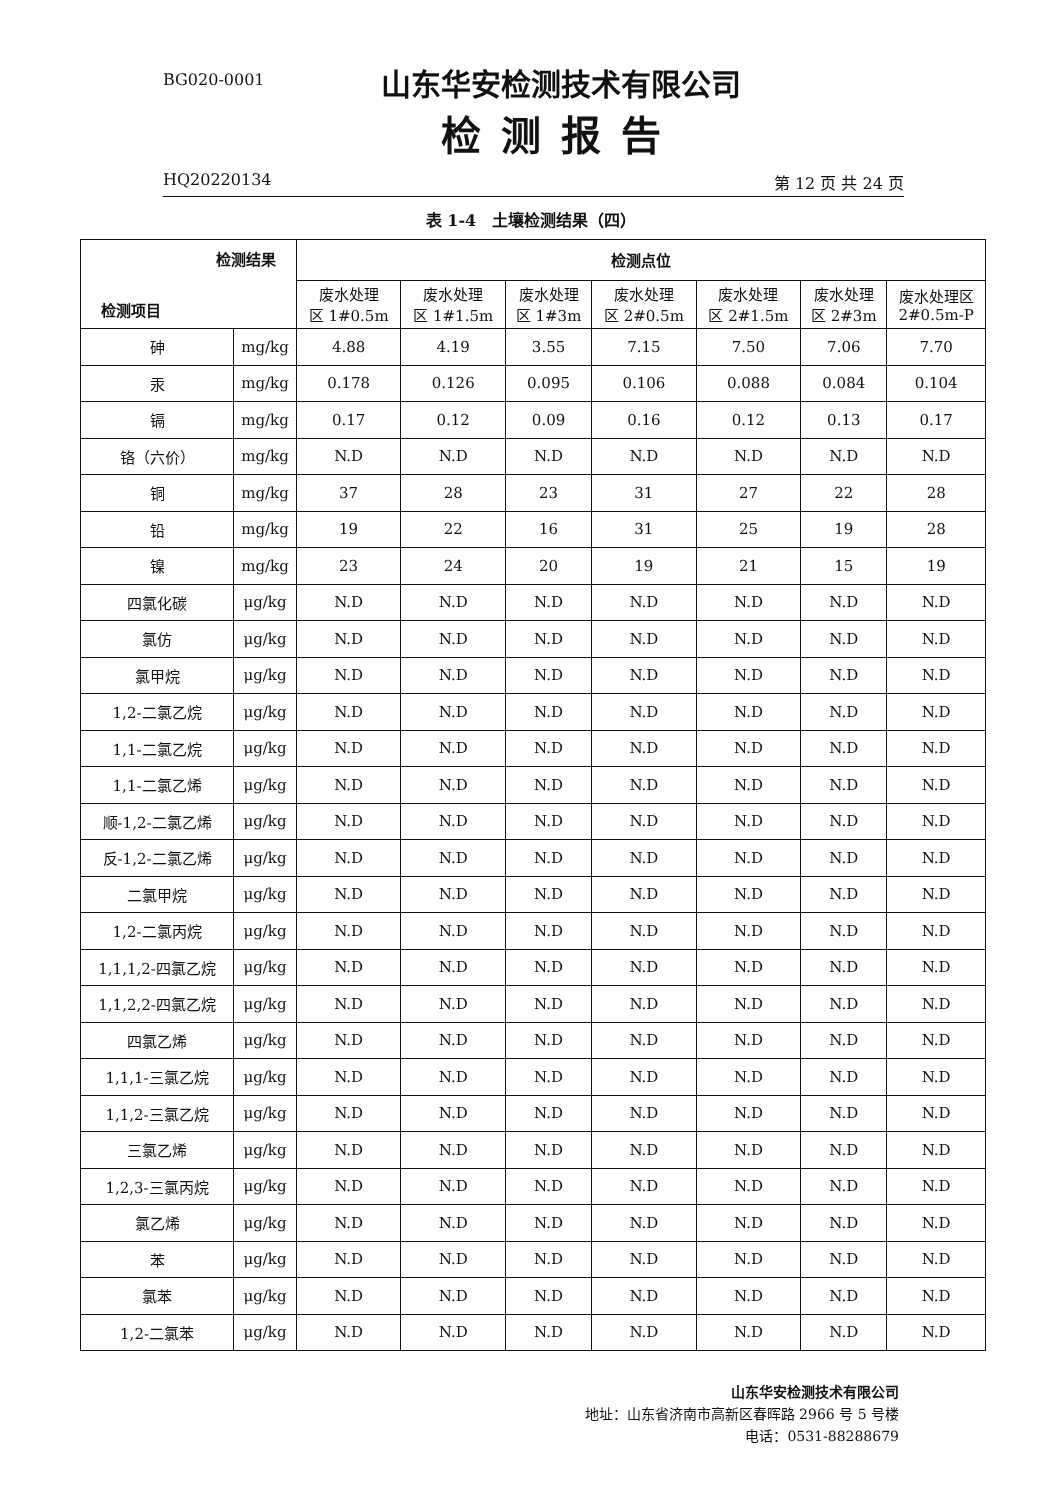BG020-0001
山东华安检测技术有限公司
检测报告
HQ20220134 第 12 页 共 24 页
表 1-4　土壤检测结果（四）
| 检测结果 检测项目 | | 检测点位 | | | | | | |
| --- | --- | --- | --- | --- | --- | --- | --- | --- |
| | | 废水处理 区 1#0.5m | 废水处理 区 1#1.5m | 废水处理 区 1#3m | 废水处理 区 2#0.5m | 废水处理 区 2#1.5m | 废水处理 区 2#3m | 废水处理区 2#0.5m-P |
| 砷 | mg/kg | 4.88 | 4.19 | 3.55 | 7.15 | 7.50 | 7.06 | 7.70 |
| 汞 | mg/kg | 0.178 | 0.126 | 0.095 | 0.106 | 0.088 | 0.084 | 0.104 |
| 镉 | mg/kg | 0.17 | 0.12 | 0.09 | 0.16 | 0.12 | 0.13 | 0.17 |
| 铬（六价） | mg/kg | N.D | N.D | N.D | N.D | N.D | N.D | N.D |
| 铜 | mg/kg | 37 | 28 | 23 | 31 | 27 | 22 | 28 |
| 铅 | mg/kg | 19 | 22 | 16 | 31 | 25 | 19 | 28 |
| 镍 | mg/kg | 23 | 24 | 20 | 19 | 21 | 15 | 19 |
| 四氯化碳 | μg/kg | N.D | N.D | N.D | N.D | N.D | N.D | N.D |
| 氯仿 | μg/kg | N.D | N.D | N.D | N.D | N.D | N.D | N.D |
| 氯甲烷 | μg/kg | N.D | N.D | N.D | N.D | N.D | N.D | N.D |
| 1,2-二氯乙烷 | μg/kg | N.D | N.D | N.D | N.D | N.D | N.D | N.D |
| 1,1-二氯乙烷 | μg/kg | N.D | N.D | N.D | N.D | N.D | N.D | N.D |
| 1,1-二氯乙烯 | μg/kg | N.D | N.D | N.D | N.D | N.D | N.D | N.D |
| 顺-1,2-二氯乙烯 | μg/kg | N.D | N.D | N.D | N.D | N.D | N.D | N.D |
| 反-1,2-二氯乙烯 | μg/kg | N.D | N.D | N.D | N.D | N.D | N.D | N.D |
| 二氯甲烷 | μg/kg | N.D | N.D | N.D | N.D | N.D | N.D | N.D |
| 1,2-二氯丙烷 | μg/kg | N.D | N.D | N.D | N.D | N.D | N.D | N.D |
| 1,1,1,2-四氯乙烷 | μg/kg | N.D | N.D | N.D | N.D | N.D | N.D | N.D |
| 1,1,2,2-四氯乙烷 | μg/kg | N.D | N.D | N.D | N.D | N.D | N.D | N.D |
| 四氯乙烯 | μg/kg | N.D | N.D | N.D | N.D | N.D | N.D | N.D |
| 1,1,1-三氯乙烷 | μg/kg | N.D | N.D | N.D | N.D | N.D | N.D | N.D |
| 1,1,2-三氯乙烷 | μg/kg | N.D | N.D | N.D | N.D | N.D | N.D | N.D |
| 三氯乙烯 | μg/kg | N.D | N.D | N.D | N.D | N.D | N.D | N.D |
| 1,2,3-三氯丙烷 | μg/kg | N.D | N.D | N.D | N.D | N.D | N.D | N.D |
| 氯乙烯 | μg/kg | N.D | N.D | N.D | N.D | N.D | N.D | N.D |
| 苯 | μg/kg | N.D | N.D | N.D | N.D | N.D | N.D | N.D |
| 氯苯 | μg/kg | N.D | N.D | N.D | N.D | N.D | N.D | N.D |
| 1,2-二氯苯 | μg/kg | N.D | N.D | N.D | N.D | N.D | N.D | N.D |
山东华安检测技术有限公司
地址：山东省济南市高新区春晖路 2966 号 5 号楼
电话：0531-88288679